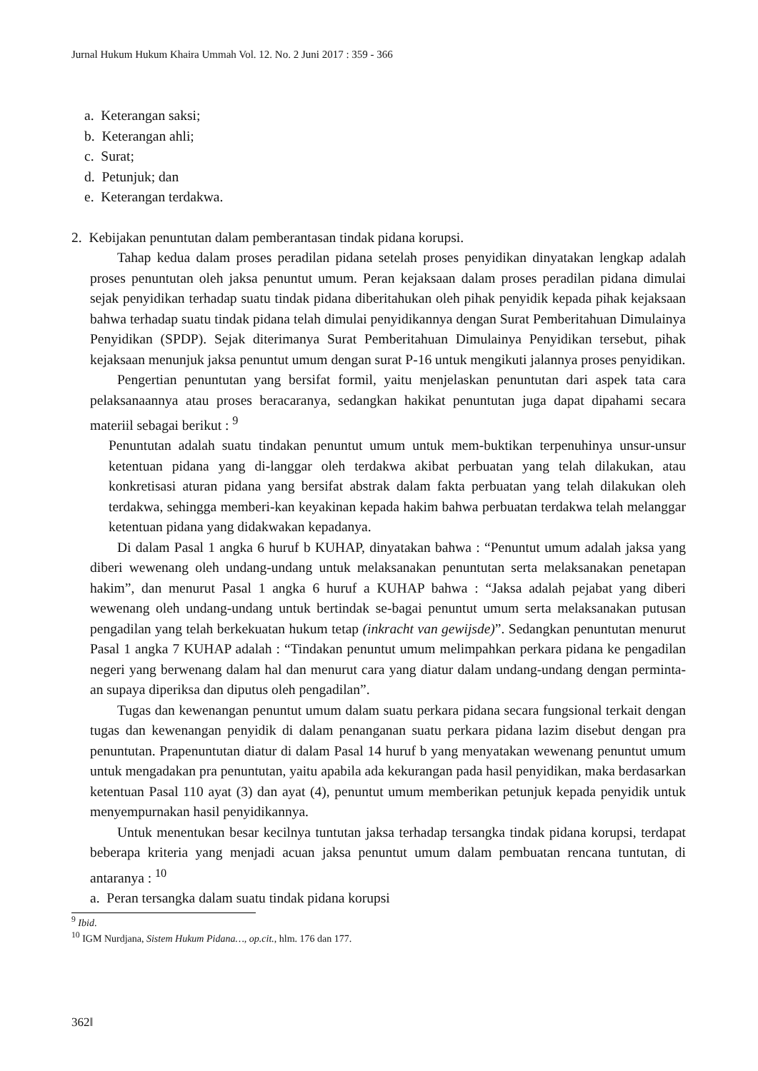Jurnal Hukum Hukum Khaira Ummah Vol. 12. No. 2 Juni 2017 : 359 - 366
a. Keterangan saksi;
b. Keterangan ahli;
c. Surat;
d. Petunjuk; dan
e. Keterangan terdakwa.
2. Kebijakan penuntutan dalam pemberantasan tindak pidana korupsi.
Tahap kedua dalam proses peradilan pidana setelah proses penyidikan dinyatakan lengkap adalah proses penuntutan oleh jaksa penuntut umum. Peran kejaksaan dalam proses peradilan pidana dimulai sejak penyidikan terhadap suatu tindak pidana diberitahukan oleh pihak penyidik kepada pihak kejaksaan bahwa terhadap suatu tindak pidana telah dimulai penyidikannya dengan Surat Pemberitahuan Dimulainya Penyidikan (SPDP). Sejak diterimanya Surat Pemberitahuan Dimulainya Penyidikan tersebut, pihak kejaksaan menunjuk jaksa penuntut umum dengan surat P-16 untuk mengikuti jalannya proses penyidikan.
Pengertian penuntutan yang bersifat formil, yaitu menjelaskan penuntutan dari aspek tata cara pelaksanaannya atau proses beracaranya, sedangkan hakikat penuntutan juga dapat dipahami secara materiil sebagai berikut : <sup>9</sup>
Penuntutan adalah suatu tindakan penuntut umum untuk mem-buktikan terpenuhinya unsur-unsur ketentuan pidana yang di-langgar oleh terdakwa akibat perbuatan yang telah dilakukan, atau konkretisasi aturan pidana yang bersifat abstrak dalam fakta perbuatan yang telah dilakukan oleh terdakwa, sehingga memberi-kan keyakinan kepada hakim bahwa perbuatan terdakwa telah melanggar ketentuan pidana yang didakwakan kepadanya.
Di dalam Pasal 1 angka 6 huruf b KUHAP, dinyatakan bahwa : “Penuntut umum adalah jaksa yang diberi wewenang oleh undang-undang untuk melaksanakan penuntutan serta melaksanakan penetapan hakim”, dan menurut Pasal 1 angka 6 huruf a KUHAP bahwa : “Jaksa adalah pejabat yang diberi wewenang oleh undang-undang untuk bertindak se-bagai penuntut umum serta melaksanakan putusan pengadilan yang telah berkekuatan hukum tetap (inkracht van gewijsde)”. Sedangkan penuntutan menurut Pasal 1 angka 7 KUHAP adalah : “Tindakan penuntut umum melimpahkan perkara pidana ke pengadilan negeri yang berwenang dalam hal dan menurut cara yang diatur dalam undang-undang dengan perminta-an supaya diperiksa dan diputus oleh pengadilan”.
Tugas dan kewenangan penuntut umum dalam suatu perkara pidana secara fungsional terkait dengan tugas dan kewenangan penyidik di dalam penanganan suatu perkara pidana lazim disebut dengan pra penuntutan. Prapenuntutan diatur di dalam Pasal 14 huruf b yang menyatakan wewenang penuntut umum untuk mengadakan pra penuntutan, yaitu apabila ada kekurangan pada hasil penyidikan, maka berdasarkan ketentuan Pasal 110 ayat (3) dan ayat (4), penuntut umum memberikan petunjuk kepada penyidik untuk menyempurnakan hasil penyidikannya.
Untuk menentukan besar kecilnya tuntutan jaksa terhadap tersangka tindak pidana korupsi, terdapat beberapa kriteria yang menjadi acuan jaksa penuntut umum dalam pembuatan rencana tuntutan, di antaranya : <sup>10</sup>
a. Peran tersangka dalam suatu tindak pidana korupsi
<sup>9</sup> Ibid.
<sup>10</sup> IGM Nurdjana, Sistem Hukum Pidana…, op.cit., hlm. 176 dan 177.
362‖